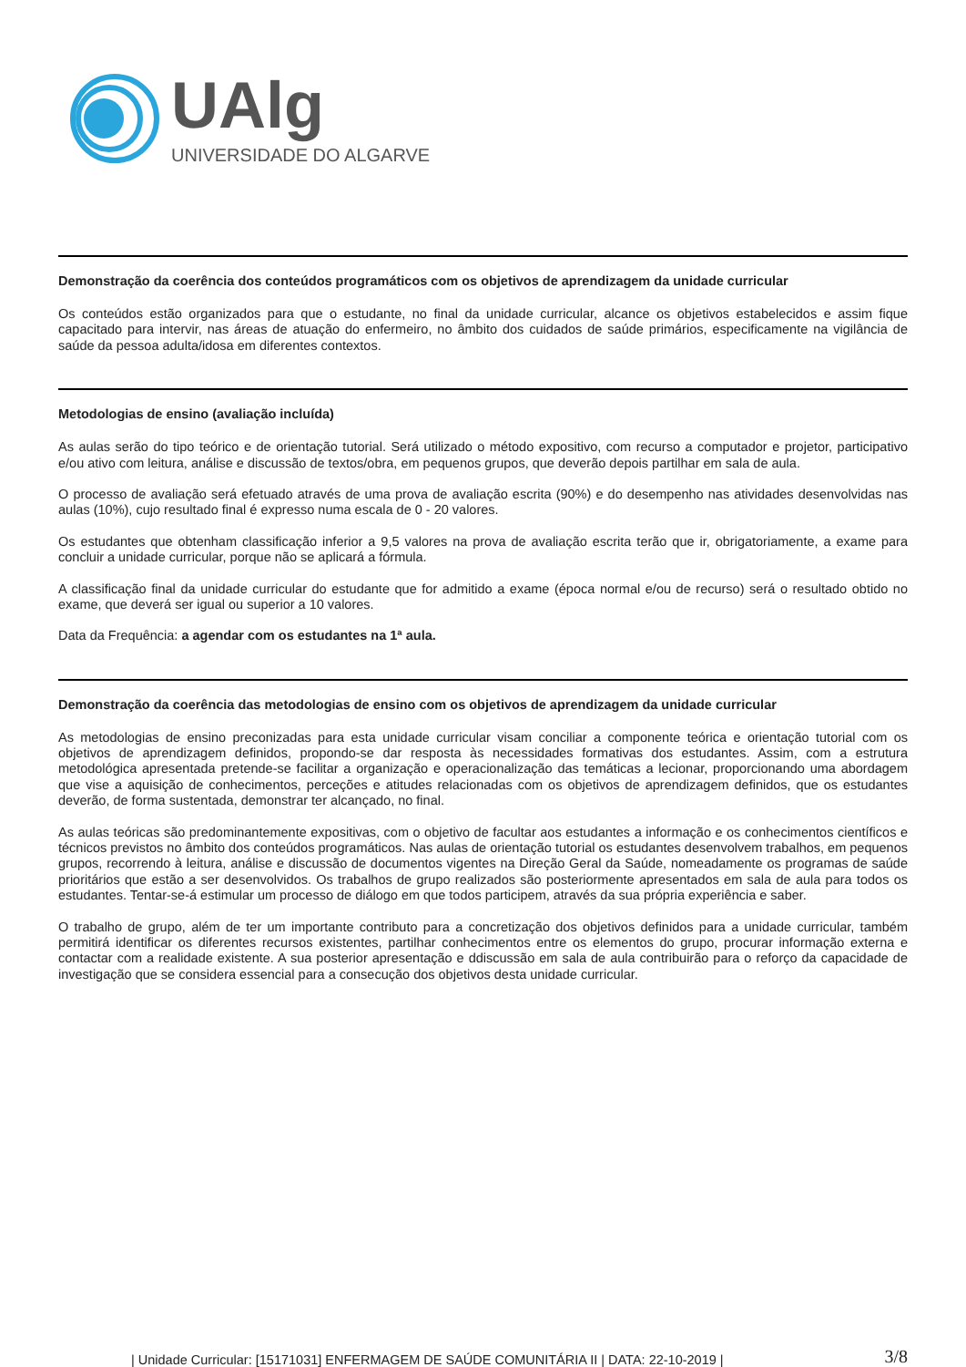UAlg
UNIVERSIDADE DO ALGARVE
Demonstração da coerência dos conteúdos programáticos com os objetivos de aprendizagem da unidade curricular
Os conteúdos estão organizados para que o estudante, no final da unidade curricular, alcance os objetivos estabelecidos e assim fique capacitado para intervir, nas áreas de atuação do enfermeiro, no âmbito dos cuidados de saúde primários, especificamente na vigilância de saúde da pessoa adulta/idosa em diferentes contextos.
Metodologias de ensino (avaliação incluída)
As aulas serão do tipo teórico e de orientação tutorial. Será utilizado o método expositivo, com recurso a computador e projetor, participativo e/ou ativo com leitura, análise e discussão de textos/obra, em pequenos grupos, que deverão depois partilhar em sala de aula.
O processo de avaliação será efetuado através de uma prova de avaliação escrita (90%) e do desempenho nas atividades desenvolvidas nas aulas (10%), cujo resultado final é expresso numa escala de 0 - 20 valores.
Os estudantes que obtenham classificação inferior a 9,5 valores na prova de avaliação escrita terão que ir, obrigatoriamente, a exame para concluir a unidade curricular, porque não se aplicará a fórmula.
A classificação final da unidade curricular do estudante que for admitido a exame (época normal e/ou de recurso) será o resultado obtido no exame, que deverá ser igual ou superior a 10 valores.
Data da Frequência: a agendar com os estudantes na 1ª aula.
Demonstração da coerência das metodologias de ensino com os objetivos de aprendizagem da unidade curricular
As metodologias de ensino preconizadas para esta unidade curricular visam conciliar a componente teórica e orientação tutorial com os objetivos de aprendizagem definidos, propondo-se dar resposta às necessidades formativas dos estudantes. Assim, com a estrutura metodológica apresentada pretende-se facilitar a organização e operacionalização das temáticas a lecionar, proporcionando uma abordagem que vise a aquisição de conhecimentos, perceções e atitudes relacionadas com os objetivos de aprendizagem definidos, que os estudantes deverão, de forma sustentada, demonstrar ter alcançado, no final.
As aulas teóricas são predominantemente expositivas, com o objetivo de facultar aos estudantes a informação e os conhecimentos científicos e técnicos previstos no âmbito dos conteúdos programáticos. Nas aulas de orientação tutorial os estudantes desenvolvem trabalhos, em pequenos grupos, recorrendo à leitura, análise e discussão de documentos vigentes na Direção Geral da Saúde, nomeadamente os programas de saúde prioritários que estão a ser desenvolvidos. Os trabalhos de grupo realizados são posteriormente apresentados em sala de aula para todos os estudantes. Tentar-se-á estimular um processo de diálogo em que todos participem, através da sua própria experiência e saber.
O trabalho de grupo, além de ter um importante contributo para a concretização dos objetivos definidos para a unidade curricular, também permitirá identificar os diferentes recursos existentes, partilhar conhecimentos entre os elementos do grupo, procurar informação externa e contactar com a realidade existente. A sua posterior apresentação e ddiscussão em sala de aula contribuirão para o reforço da capacidade de investigação que se considera essencial para a consecução dos objetivos desta unidade curricular.
| Unidade Curricular: [15171031] ENFERMAGEM DE SAÚDE COMUNITÁRIA II | DATA: 22-10-2019 | 3/8